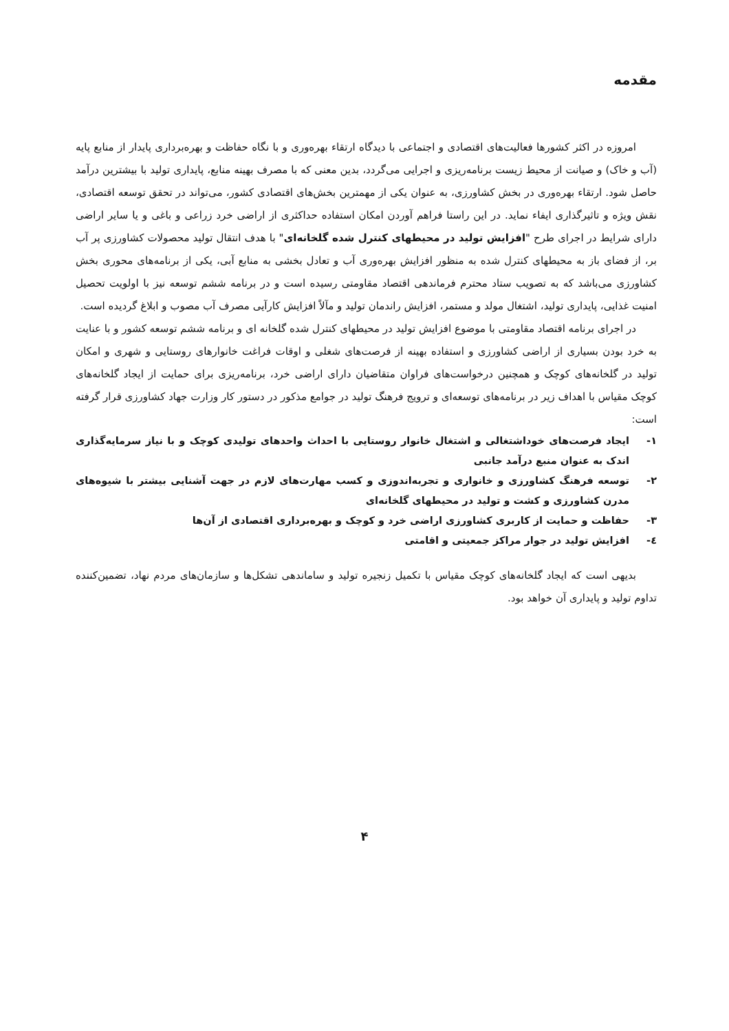مقدمه
امروزه در اکثر کشورها فعالیت‌های اقتصادی و اجتماعی با دیدگاه ارتقاء بهره‌وری و با نگاه حفاظت و بهره‌برداری پایدار از منابع پایه (آب و خاک) و صیانت از محیط زیست برنامه‌ریزی و اجرایی می‌گردد، بدین معنی که با مصرف بهینه منابع، پایداری تولید با بیشترین درآمد حاصل شود. ارتقاء بهره‌وری در بخش کشاورزی، به عنوان یکی از مهمترین بخش‌های اقتصادی کشور، می‌تواند در تحقق توسعه اقتصادی، نقش ویژه و تاثیرگذاری ایفاء نماید. در این راستا فراهم آوردن امکان استفاده حداکثری از اراضی خرد زراعی و باغی و یا سایر اراضی دارای شرایط در اجرای طرح "افزایش تولید در محیطهای کنترل شده گلخانه‌ای" با هدف انتقال تولید محصولات کشاورزی پر آب بر، از فضای باز به محیطهای کنترل شده به منظور افزایش بهره‌وری آب و تعادل بخشی به منابع آبی، یکی از برنامه‌های محوری بخش کشاورزی می‌باشد که به تصویب ستاد محترم فرماندهی اقتصاد مقاومتی رسیده است و در برنامه ششم توسعه نیز با اولویت تحصیل امنیت غذایی، پایداری تولید، اشتغال مولد و مستمر، افزایش راندمان تولید و مآلاً افزایش کارآیی مصرف آب مصوب و ابلاغ گردیده است.
در اجرای برنامه اقتصاد مقاومتی با موضوع افزایش تولید در محیطهای کنترل شده گلخانه ای و برنامه ششم توسعه کشور و با عنایت به خرد بودن بسیاری از اراضی کشاورزی و استفاده بهینه از فرصت‌های شغلی و اوقات فراغت خانوارهای روستایی و شهری و امکان تولید در گلخانه‌های کوچک و همچنین درخواست‌های فراوان متقاضیان دارای اراضی خرد، برنامه‌ریزی برای حمایت از ایجاد گلخانه‌های کوچک مقیاس با اهداف زیر در برنامه‌های توسعه‌ای و ترویج فرهنگ تولید در جوامع مذکور در دستور کار وزارت جهاد کشاورزی قرار گرفته است:
۱- ایجاد فرصت‌های خوداشتغالی و اشتغال خانوار روستایی با احداث واحدهای تولیدی کوچک و با نیاز سرمایه‌گذاری اندک به عنوان منبع درآمد جانبی
۲- توسعه فرهنگ کشاورزی و خانواری و تجربه‌اندوزی و کسب مهارت‌های لازم در جهت آشنایی بیشتر با شیوه‌های مدرن کشاورزی و کشت و تولید در محیطهای گلخانه‌ای
۳- حفاظت و حمایت از کاربری کشاورزی اراضی خرد و کوچک و بهره‌برداری اقتصادی از آن‌ها
٤- افزایش تولید در جوار مراکز جمعیتی و اقامتی
بدیهی است که ایجاد گلخانه‌های کوچک مقیاس با تکمیل زنجیره تولید و ساماندهی تشکل‌ها و سازمان‌های مردم نهاد، تضمین‌کننده تداوم تولید و پایداری آن خواهد بود.
۴